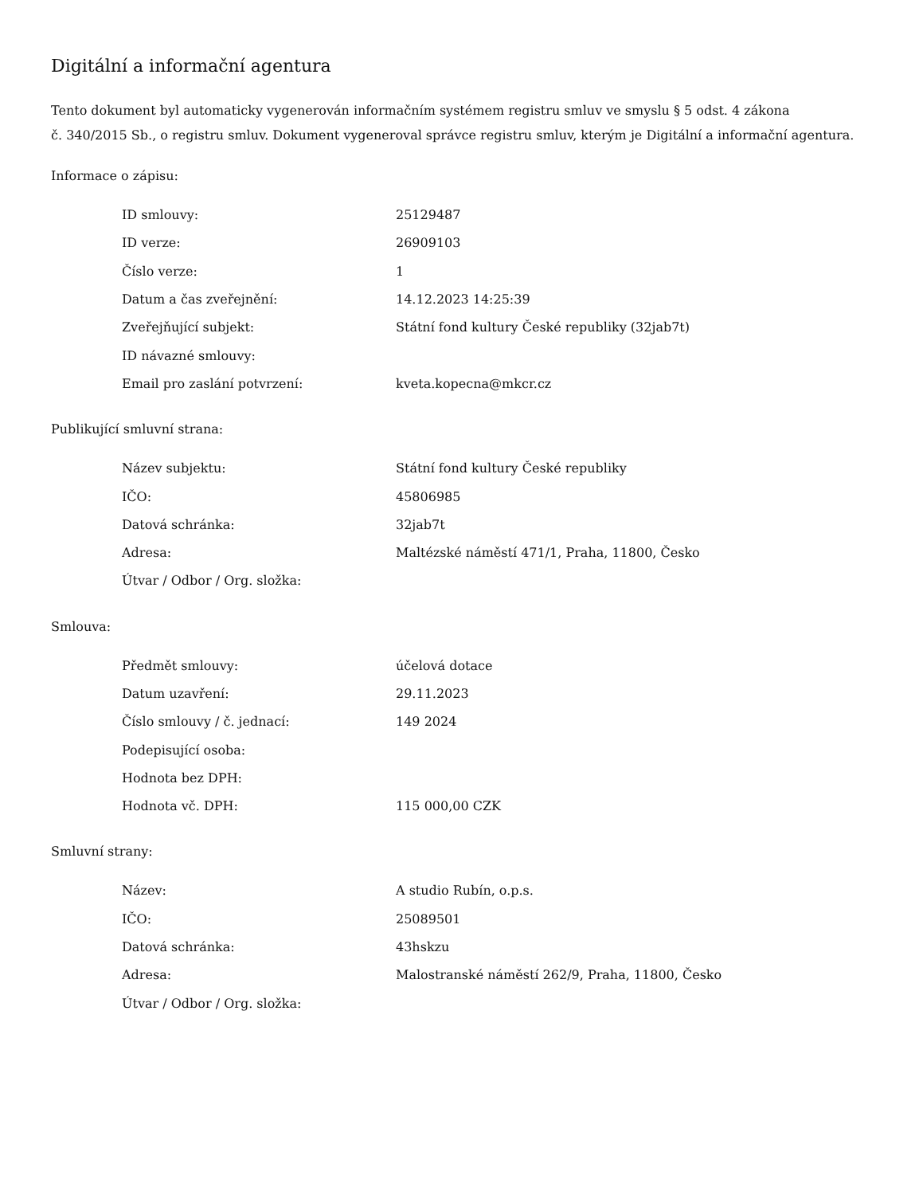Digitální a informační agentura
Tento dokument byl automaticky vygenerován informačním systémem registru smluv ve smyslu § 5 odst. 4 zákona
č. 340/2015 Sb., o registru smluv. Dokument vygeneroval správce registru smluv, kterým je Digitální a informační agentura.
Informace o zápisu:
| ID smlouvy: | 25129487 |
| ID verze: | 26909103 |
| Číslo verze: | 1 |
| Datum a čas zveřejnění: | 14.12.2023 14:25:39 |
| Zveřejňující subjekt: | Státní fond kultury České republiky (32jab7t) |
| ID návazné smlouvy: | |
| Email pro zaslání potvrzení: | kveta.kopecna@mkcr.cz |
Publikující smluvní strana:
| Název subjektu: | Státní fond kultury České republiky |
| IČO: | 45806985 |
| Datová schránka: | 32jab7t |
| Adresa: | Maltézské náměstí 471/1, Praha, 11800, Česko |
| Útvar / Odbor / Org. složka: | |
Smlouva:
| Předmět smlouvy: | účelová dotace |
| Datum uzavření: | 29.11.2023 |
| Číslo smlouvy / č. jednací: | 149 2024 |
| Podepisující osoba: | |
| Hodnota bez DPH: | |
| Hodnota vč. DPH: | 115 000,00 CZK |
Smluvní strany:
| Název: | A studio Rubín, o.p.s. |
| IČO: | 25089501 |
| Datová schránka: | 43hskzu |
| Adresa: | Malostranské náměstí 262/9, Praha, 11800, Česko |
| Útvar / Odbor / Org. složka: | |